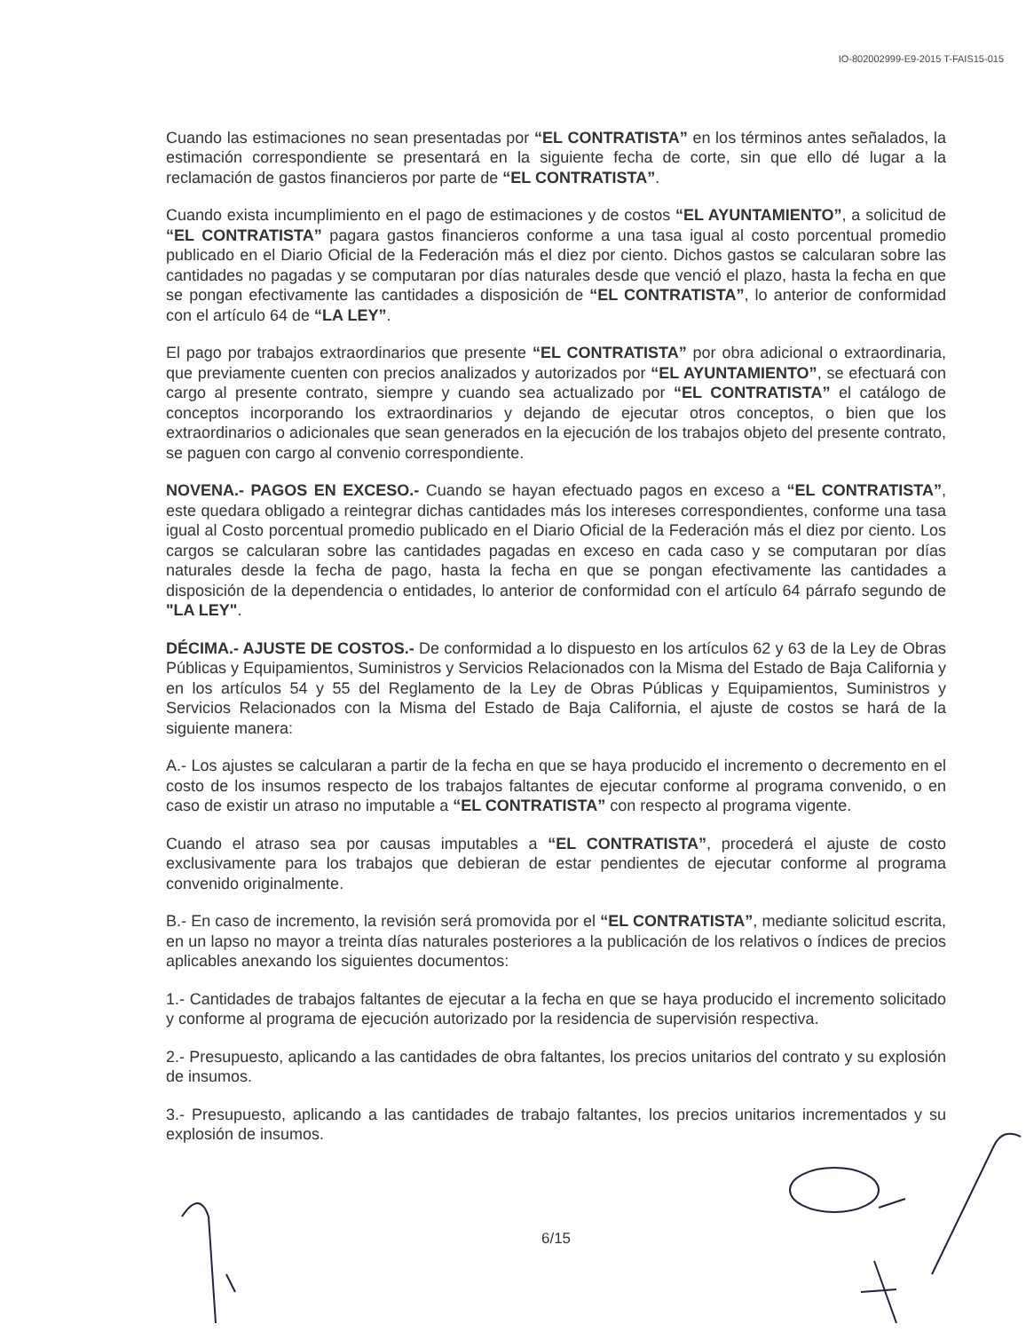IO-802002999-E9-2015 T-FAIS15-015
Cuando las estimaciones no sean presentadas por “EL CONTRATISTA” en los términos antes señalados, la estimación correspondiente se presentará en la siguiente fecha de corte, sin que ello dé lugar a la reclamación de gastos financieros por parte de “EL CONTRATISTA”.
Cuando exista incumplimiento en el pago de estimaciones y de costos “EL AYUNTAMIENTO”, a solicitud de “EL CONTRATISTA” pagara gastos financieros conforme a una tasa igual al costo porcentual promedio publicado en el Diario Oficial de la Federación más el diez por ciento. Dichos gastos se calcularan sobre las cantidades no pagadas y se computaran por días naturales desde que venció el plazo, hasta la fecha en que se pongan efectivamente las cantidades a disposición de “EL CONTRATISTA”, lo anterior de conformidad con el artículo 64 de “LA LEY”.
El pago por trabajos extraordinarios que presente “EL CONTRATISTA” por obra adicional o extraordinaria, que previamente cuenten con precios analizados y autorizados por “EL AYUNTAMIENTO”, se efectuará con cargo al presente contrato, siempre y cuando sea actualizado por “EL CONTRATISTA” el catálogo de conceptos incorporando los extraordinarios y dejando de ejecutar otros conceptos, o bien que los extraordinarios o adicionales que sean generados en la ejecución de los trabajos objeto del presente contrato, se paguen con cargo al convenio correspondiente.
NOVENA.- PAGOS EN EXCESO.- Cuando se hayan efectuado pagos en exceso a “EL CONTRATISTA”, este quedara obligado a reintegrar dichas cantidades más los intereses correspondientes, conforme una tasa igual al Costo porcentual promedio publicado en el Diario Oficial de la Federación más el diez por ciento. Los cargos se calcularan sobre las cantidades pagadas en exceso en cada caso y se computaran por días naturales desde la fecha de pago, hasta la fecha en que se pongan efectivamente las cantidades a disposición de la dependencia o entidades, lo anterior de conformidad con el artículo 64 párrafo segundo de "LA LEY".
DÉCIMA.- AJUSTE DE COSTOS.- De conformidad a lo dispuesto en los artículos 62 y 63 de la Ley de Obras Públicas y Equipamientos, Suministros y Servicios Relacionados con la Misma del Estado de Baja California y en los artículos 54 y 55 del Reglamento de la Ley de Obras Públicas y Equipamientos, Suministros y Servicios Relacionados con la Misma del Estado de Baja California, el ajuste de costos se hará de la siguiente manera:
A.- Los ajustes se calcularan a partir de la fecha en que se haya producido el incremento o decremento en el costo de los insumos respecto de los trabajos faltantes de ejecutar conforme al programa convenido, o en caso de existir un atraso no imputable a “EL CONTRATISTA” con respecto al programa vigente.
Cuando el atraso sea por causas imputables a “EL CONTRATISTA”, procederá el ajuste de costo exclusivamente para los trabajos que debieran de estar pendientes de ejecutar conforme al programa convenido originalmente.
B.- En caso de incremento, la revisión será promovida por el “EL CONTRATISTA”, mediante solicitud escrita, en un lapso no mayor a treinta días naturales posteriores a la publicación de los relativos o índices de precios aplicables anexando los siguientes documentos:
1.- Cantidades de trabajos faltantes de ejecutar a la fecha en que se haya producido el incremento solicitado y conforme al programa de ejecución autorizado por la residencia de supervisión respectiva.
2.- Presupuesto, aplicando a las cantidades de obra faltantes, los precios unitarios del contrato y su explosión de insumos.
3.- Presupuesto, aplicando a las cantidades de trabajo faltantes, los precios unitarios incrementados y su explosión de insumos.
6/15